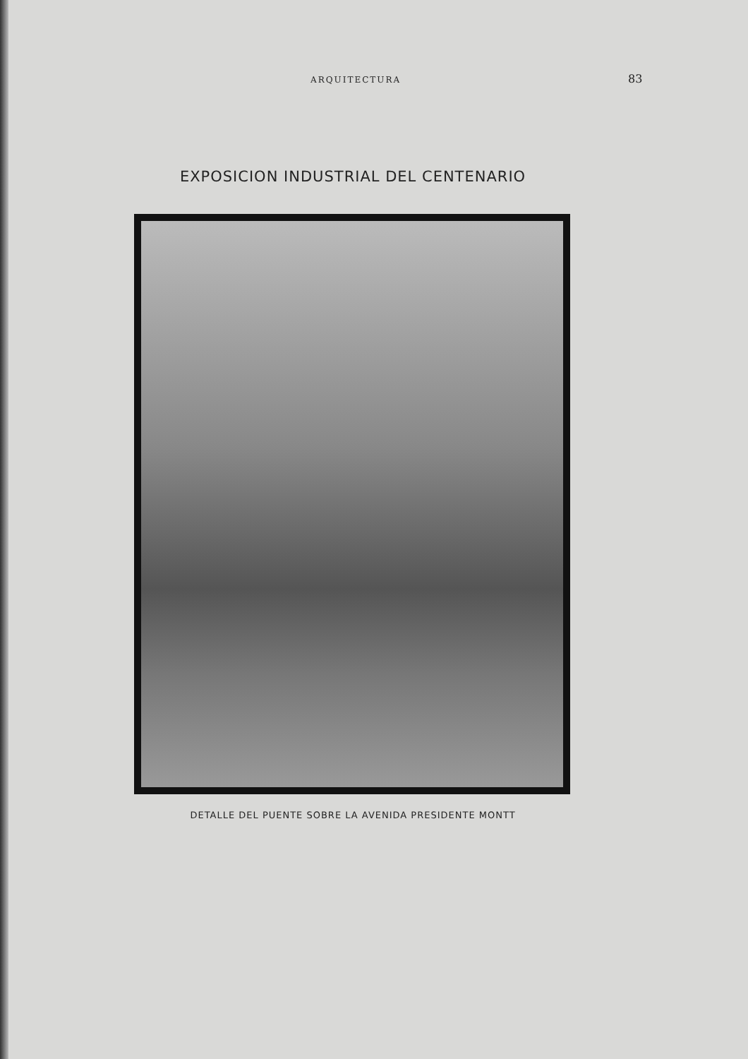ARQUITECTURA 83
EXPOSICION INDUSTRIAL DEL CENTENARIO
DETALLE DEL PUENTE SOBRE LA AVENIDA PRESIDENTE MONTT